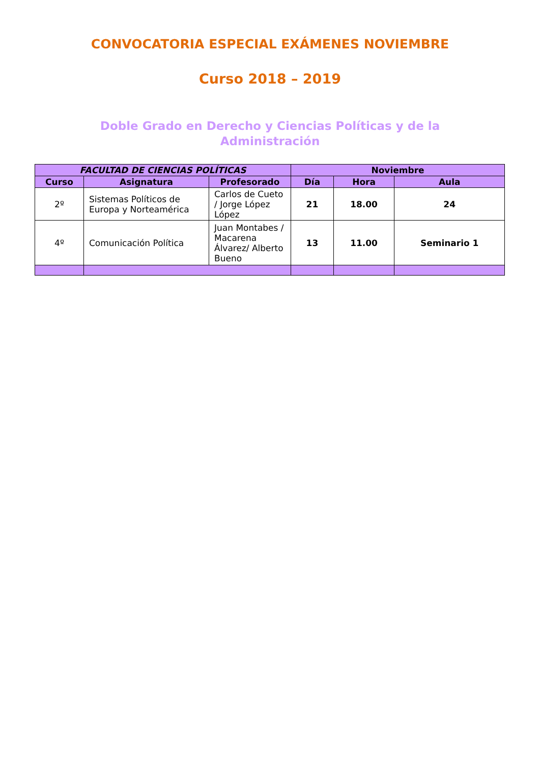CONVOCATORIA ESPECIAL EXÁMENES NOVIEMBRE
Curso 2018 – 2019
Doble Grado en Derecho y Ciencias Políticas y de la Administración
| FACULTAD DE CIENCIAS POLÍTICAS | | | Noviembre | | |
| --- | --- | --- | --- | --- | --- |
| Curso | Asignatura | Profesorado | Día | Hora | Aula |
| 2º | Sistemas Políticos de Europa y Norteamérica | Carlos de Cueto / Jorge López López | 21 | 18.00 | 24 |
| 4º | Comunicación Política | Juan Montabes / Macarena Álvarez/ Alberto Bueno | 13 | 11.00 | Seminario 1 |